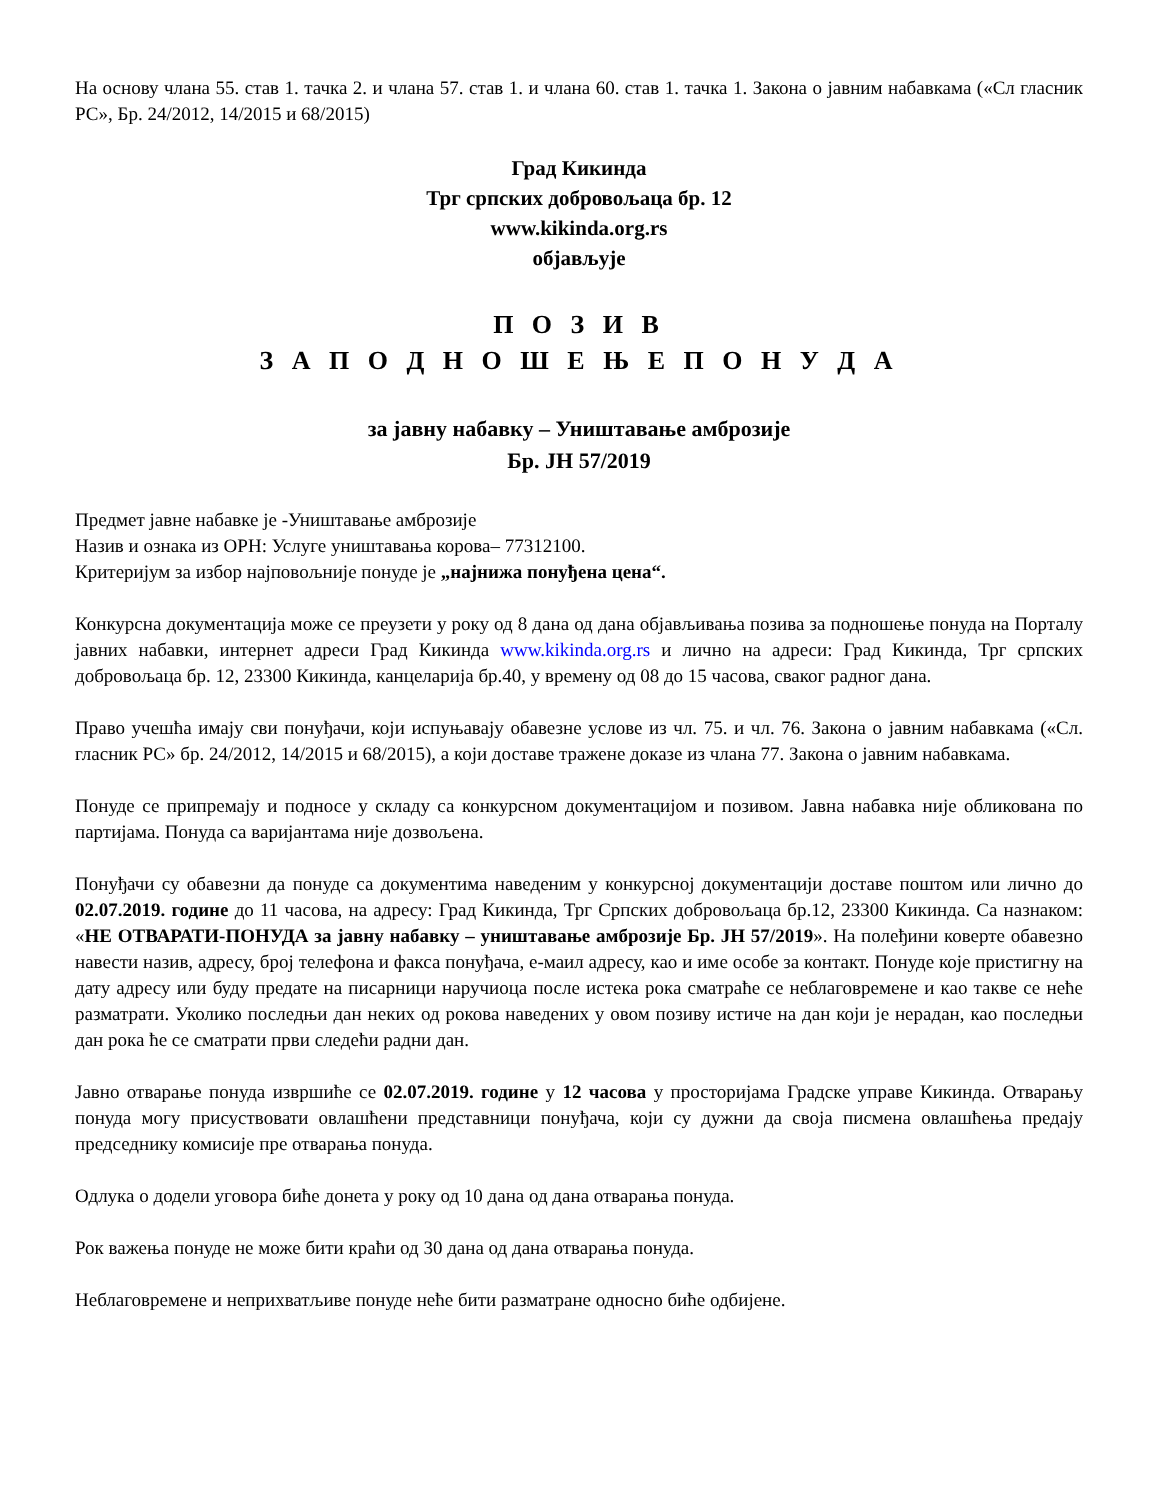На основу члана 55. став 1. тачка 2. и члана 57. став 1. и члана 60. став 1. тачка 1. Закона о јавним набавкама («Сл гласник РС», Бр. 24/2012, 14/2015 и 68/2015)
Град Кикинда
Трг српских добровољаца бр. 12
www.kikinda.org.rs
објављује
П О З И В
З А П О Д Н О Ш Е Њ Е П О Н У Д А
за јавну набавку – Уништавање амброзије
Бр. ЈН 57/2019
Предмет јавне набавке је -Уништавање амброзије
Назив и ознака из ОРН: Услуге уништавања корова– 77312100.
Критеријум за избор најповољније понуде је „најнижа понуђена цена“.
Конкурсна документација може се преузети у року од 8 дана од дана објављивања позива за подношење понуда на Порталу јавних набавки, интернет адреси Град Кикинда www.kikinda.org.rs и лично на адреси: Град Кикинда, Трг српских добровољаца бр. 12, 23300 Кикинда, канцеларија бр.40, у времену од 08 до 15 часова, сваког радног дана.
Право учешћа имају сви понуђачи, који испуњавају обавезне услове из чл. 75. и чл. 76. Закона о јавним набавкама («Сл. гласник РС» бр. 24/2012, 14/2015 и 68/2015), а који доставе тражене доказе из члана 77. Закона о јавним набавкама.
Понуде се припремају и подносе у складу са конкурсном документацијом и позивом. Јавна набавка није обликована по партијама. Понуда са варијантама није дозвољена.
Понуђачи су обавезни да понуде са документима наведеним у конкурсној документацији доставе поштом или лично до 02.07.2019. године до 11 часова, на адресу: Град Кикинда, Трг Српских добровољаца бр.12, 23300 Кикинда. Са назнаком: «НЕ ОТВАРАТИ-ПОНУДА за јавну набавку – уништавање амброзије Бр. ЈН 57/2019». На полеђини коверте обавезно навести назив, адресу, број телефона и факса понуђача, е-маил адресу, као и име особе за контакт. Понуде које пристигну на дату адресу или буду предате на писарници наручиоца после истека рока сматраће се неблаговремене и као такве се неће разматрати. Уколико последњи дан неких од рокова наведених у овом позиву истиче на дан који је нерадан, као последњи дан рока ће се сматрати први следећи радни дан.
Јавно отварање понуда извршиће се 02.07.2019. године у 12 часова у просторијама Градске управе Кикинда. Отварању понуда могу присуствовати овлашћени представници понуђача, који су дужни да своја писмена овлашћења предају председнику комисије пре отварања понуда.
Одлука о додели уговора биће донета у року од 10 дана од дана отварања понуда.
Рок важења понуде не може бити краћи од 30 дана од дана отварања понуда.
Неблаговремене и неприхватљиве понуде неће бити разматране односно биће одбијене.